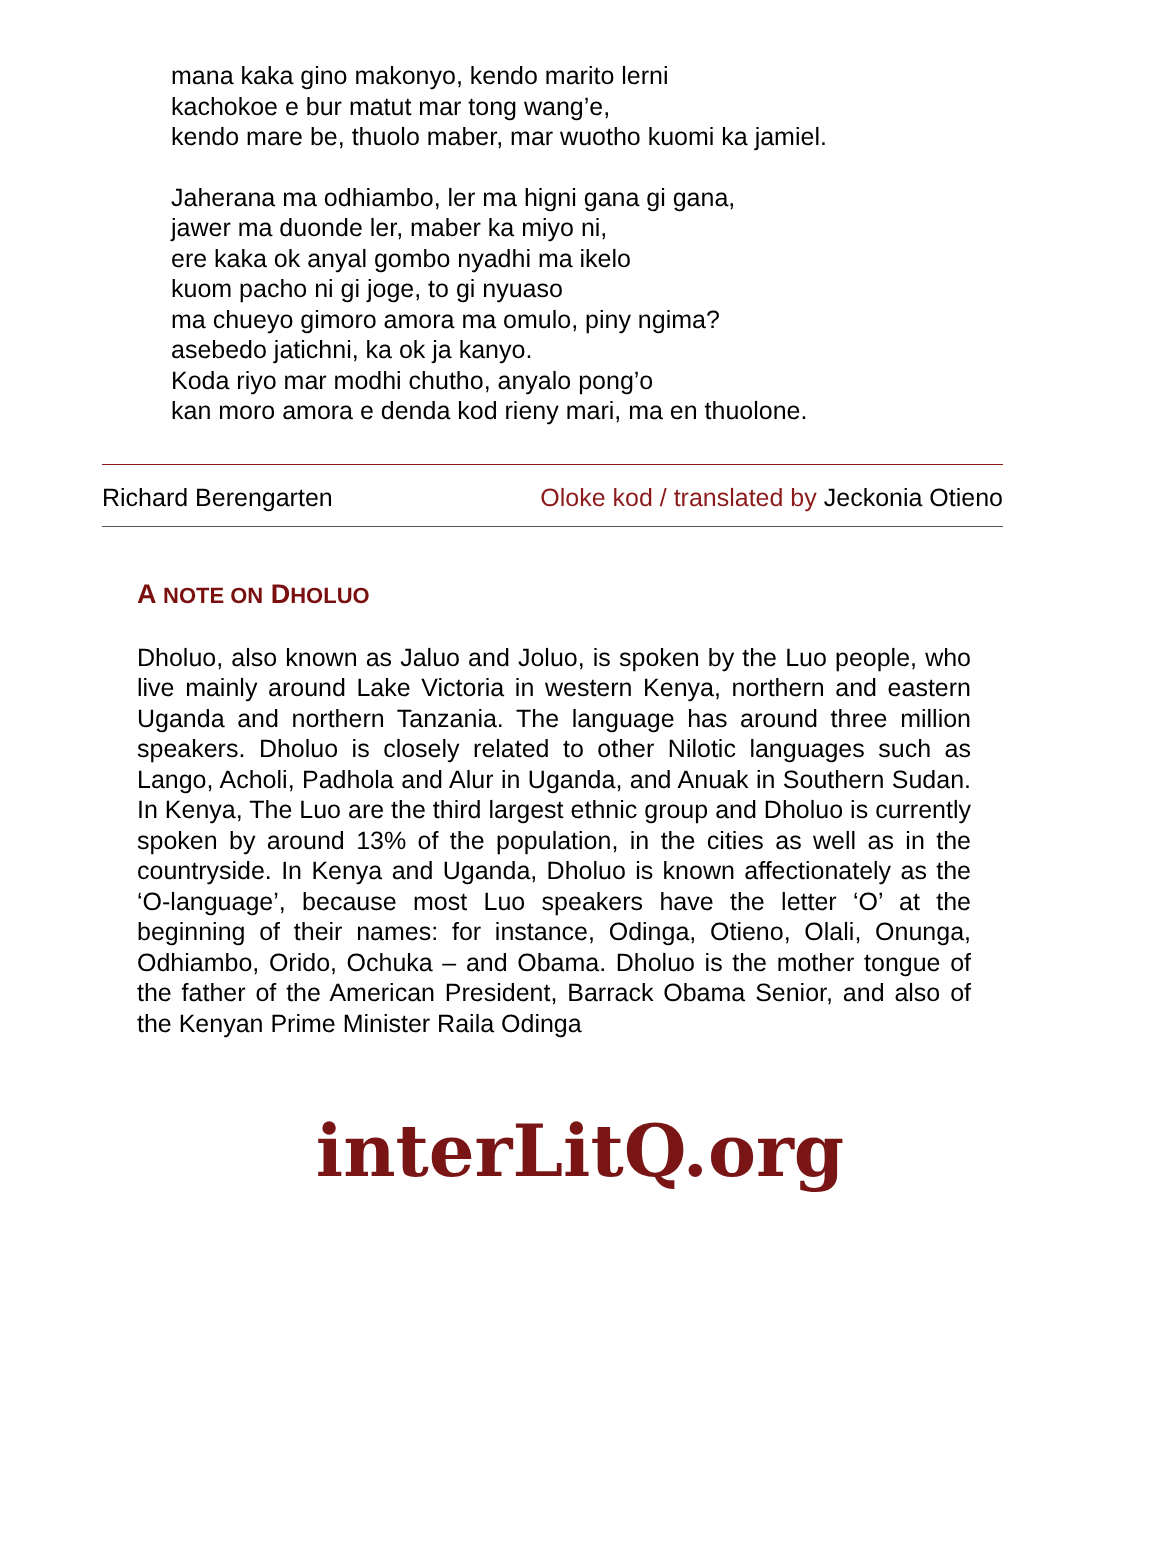mana kaka gino makonyo, kendo marito lerni
kachokoe e bur matut mar tong wang’e,
kendo mare be, thuolo maber, mar wuotho kuomi ka jamiel.
Jaherana ma odhiambo, ler ma higni gana gi gana,
jawer ma duonde ler, maber ka miyo ni,
ere kaka ok anyal gombo nyadhi ma ikelo
kuom pacho ni gi joge, to gi nyuaso
ma chueyo gimoro amora ma omulo, piny ngima?
asebedo jatichni, ka ok ja kanyo.
Koda riyo mar modhi chutho, anyalo pong’o
kan moro amora e denda kod rieny mari, ma en thuolone.
Richard Berengarten Oloke kod / translated by Jeckonia Otieno
A NOTE ON DHOLUO
Dholuo, also known as Jaluo and Joluo, is spoken by the Luo people, who live mainly around Lake Victoria in western Kenya, northern and eastern Uganda and northern Tanzania. The language has around three million speakers. Dholuo is closely related to other Nilotic languages such as Lango, Acholi, Padhola and Alur in Uganda, and Anuak in Southern Sudan. In Kenya, The Luo are the third largest ethnic group and Dholuo is currently spoken by around 13% of the population, in the cities as well as in the countryside. In Kenya and Uganda, Dholuo is known affectionately as the ‘O-language’, because most Luo speakers have the letter ‘O’ at the beginning of their names: for instance, Odinga, Otieno, Olali, Onunga, Odhiambo, Orido, Ochuka – and Obama. Dholuo is the mother tongue of the father of the American President, Barrack Obama Senior, and also of the Kenyan Prime Minister Raila Odinga
interLitQ.org